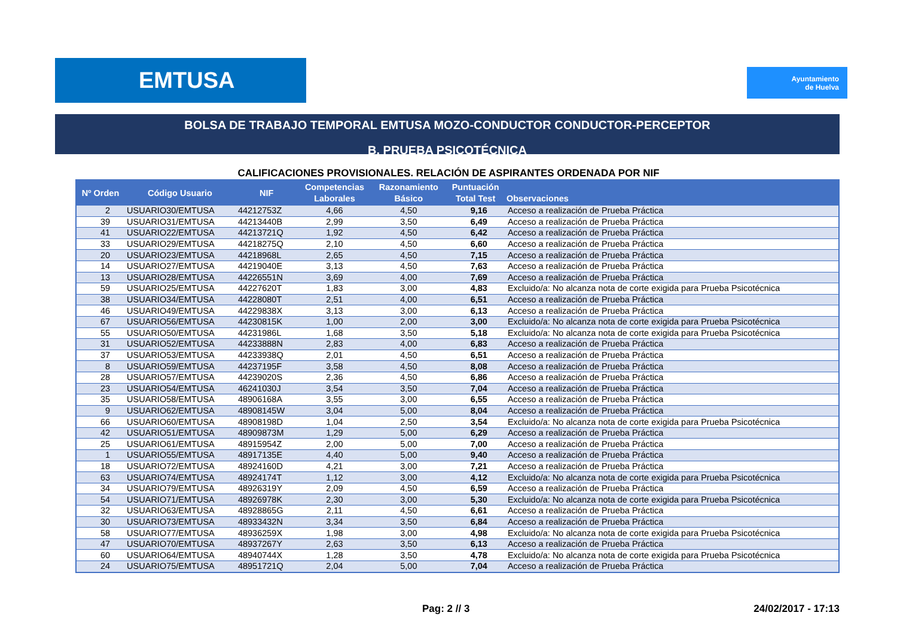EMTUSA
Ayuntamiento
de Huelva
BOLSA DE TRABAJO TEMPORAL EMTUSA MOZO-CONDUCTOR CONDUCTOR-PERCEPTOR
B. PRUEBA PSICOTÉCNICA
CALIFICACIONES PROVISIONALES. RELACIÓN DE ASPIRANTES ORDENADA POR NIF
| Nº Orden | Código Usuario | NIF | Competencias Laborales | Razonamiento Básico | Puntuación Total Test | Observaciones |
| --- | --- | --- | --- | --- | --- | --- |
| 2 | USUARIO30/EMTUSA | 44212753Z | 4,66 | 4,50 | 9,16 | Acceso a realización de Prueba Práctica |
| 39 | USUARIO31/EMTUSA | 44213440B | 2,99 | 3,50 | 6,49 | Acceso a realización de Prueba Práctica |
| 41 | USUARIO22/EMTUSA | 44213721Q | 1,92 | 4,50 | 6,42 | Acceso a realización de Prueba Práctica |
| 33 | USUARIO29/EMTUSA | 44218275Q | 2,10 | 4,50 | 6,60 | Acceso a realización de Prueba Práctica |
| 20 | USUARIO23/EMTUSA | 44218968L | 2,65 | 4,50 | 7,15 | Acceso a realización de Prueba Práctica |
| 14 | USUARIO27/EMTUSA | 44219040E | 3,13 | 4,50 | 7,63 | Acceso a realización de Prueba Práctica |
| 13 | USUARIO28/EMTUSA | 44226551N | 3,69 | 4,00 | 7,69 | Acceso a realización de Prueba Práctica |
| 59 | USUARIO25/EMTUSA | 44227620T | 1,83 | 3,00 | 4,83 | Excluido/a: No alcanza nota de corte exigida para Prueba Psicotécnica |
| 38 | USUARIO34/EMTUSA | 44228080T | 2,51 | 4,00 | 6,51 | Acceso a realización de Prueba Práctica |
| 46 | USUARIO49/EMTUSA | 44229838X | 3,13 | 3,00 | 6,13 | Acceso a realización de Prueba Práctica |
| 67 | USUARIO56/EMTUSA | 44230815K | 1,00 | 2,00 | 3,00 | Excluido/a: No alcanza nota de corte exigida para Prueba Psicotécnica |
| 55 | USUARIO50/EMTUSA | 44231986L | 1,68 | 3,50 | 5,18 | Excluido/a: No alcanza nota de corte exigida para Prueba Psicotécnica |
| 31 | USUARIO52/EMTUSA | 44233888N | 2,83 | 4,00 | 6,83 | Acceso a realización de Prueba Práctica |
| 37 | USUARIO53/EMTUSA | 44233938Q | 2,01 | 4,50 | 6,51 | Acceso a realización de Prueba Práctica |
| 8 | USUARIO59/EMTUSA | 44237195F | 3,58 | 4,50 | 8,08 | Acceso a realización de Prueba Práctica |
| 28 | USUARIO57/EMTUSA | 44239020S | 2,36 | 4,50 | 6,86 | Acceso a realización de Prueba Práctica |
| 23 | USUARIO54/EMTUSA | 46241030J | 3,54 | 3,50 | 7,04 | Acceso a realización de Prueba Práctica |
| 35 | USUARIO58/EMTUSA | 48906168A | 3,55 | 3,00 | 6,55 | Acceso a realización de Prueba Práctica |
| 9 | USUARIO62/EMTUSA | 48908145W | 3,04 | 5,00 | 8,04 | Acceso a realización de Prueba Práctica |
| 66 | USUARIO60/EMTUSA | 48908198D | 1,04 | 2,50 | 3,54 | Excluido/a: No alcanza nota de corte exigida para Prueba Psicotécnica |
| 42 | USUARIO51/EMTUSA | 48909873M | 1,29 | 5,00 | 6,29 | Acceso a realización de Prueba Práctica |
| 25 | USUARIO61/EMTUSA | 48915954Z | 2,00 | 5,00 | 7,00 | Acceso a realización de Prueba Práctica |
| 1 | USUARIO55/EMTUSA | 48917135E | 4,40 | 5,00 | 9,40 | Acceso a realización de Prueba Práctica |
| 18 | USUARIO72/EMTUSA | 48924160D | 4,21 | 3,00 | 7,21 | Acceso a realización de Prueba Práctica |
| 63 | USUARIO74/EMTUSA | 48924174T | 1,12 | 3,00 | 4,12 | Excluido/a: No alcanza nota de corte exigida para Prueba Psicotécnica |
| 34 | USUARIO79/EMTUSA | 48926319Y | 2,09 | 4,50 | 6,59 | Acceso a realización de Prueba Práctica |
| 54 | USUARIO71/EMTUSA | 48926978K | 2,30 | 3,00 | 5,30 | Excluido/a: No alcanza nota de corte exigida para Prueba Psicotécnica |
| 32 | USUARIO63/EMTUSA | 48928865G | 2,11 | 4,50 | 6,61 | Acceso a realización de Prueba Práctica |
| 30 | USUARIO73/EMTUSA | 48933432N | 3,34 | 3,50 | 6,84 | Acceso a realización de Prueba Práctica |
| 58 | USUARIO77/EMTUSA | 48936259X | 1,98 | 3,00 | 4,98 | Excluido/a: No alcanza nota de corte exigida para Prueba Psicotécnica |
| 47 | USUARIO70/EMTUSA | 48937267Y | 2,63 | 3,50 | 6,13 | Acceso a realización de Prueba Práctica |
| 60 | USUARIO64/EMTUSA | 48940744X | 1,28 | 3,50 | 4,78 | Excluido/a: No alcanza nota de corte exigida para Prueba Psicotécnica |
| 24 | USUARIO75/EMTUSA | 48951721Q | 2,04 | 5,00 | 7,04 | Acceso a realización de Prueba Práctica |
Pag: 2 // 3 24/02/2017 - 17:13